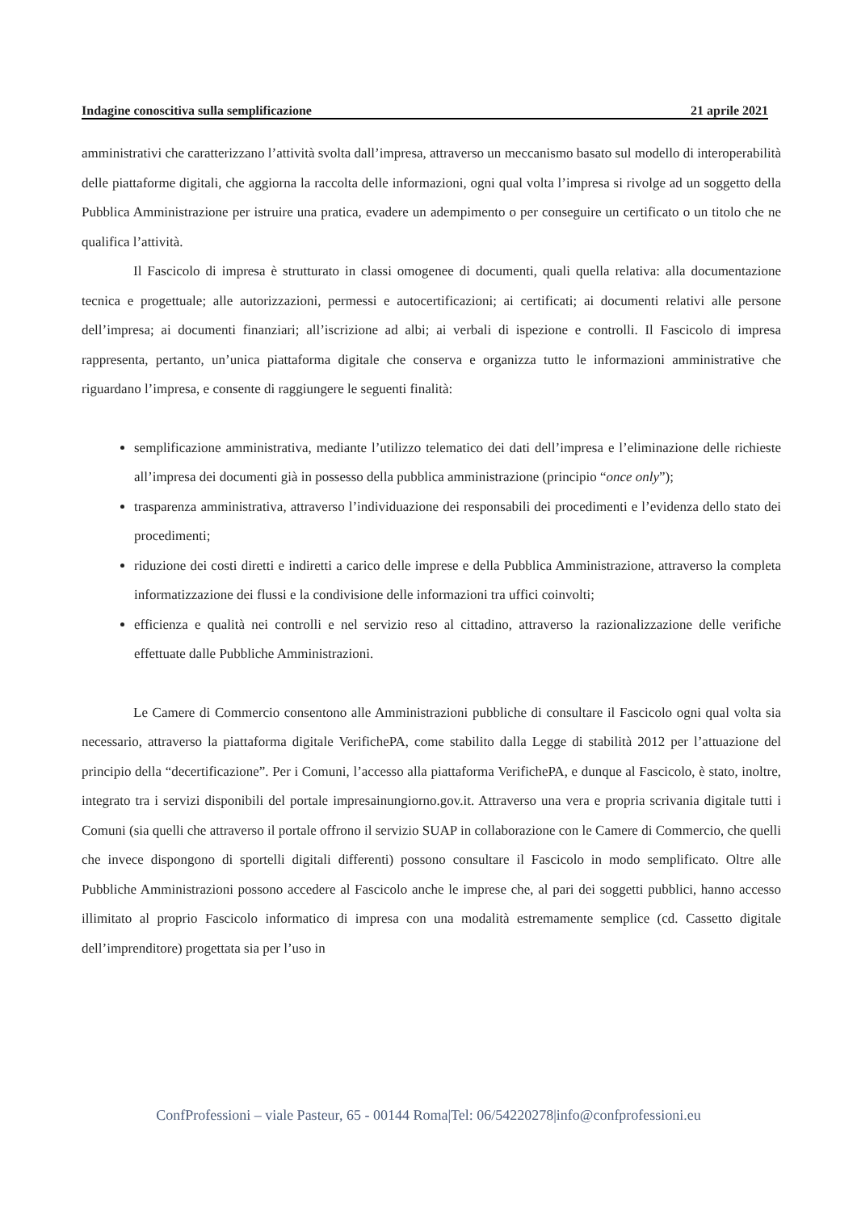Indagine conoscitiva sulla semplificazione 21 aprile 2021
amministrativi che caratterizzano l’attività svolta dall’impresa, attraverso un meccanismo basato sul modello di interoperabilità delle piattaforme digitali, che aggiorna la raccolta delle informazioni, ogni qual volta l’impresa si rivolge ad un soggetto della Pubblica Amministrazione per istruire una pratica, evadere un adempimento o per conseguire un certificato o un titolo che ne qualifica l’attività.
Il Fascicolo di impresa è strutturato in classi omogenee di documenti, quali quella relativa: alla documentazione tecnica e progettuale; alle autorizzazioni, permessi e autocertificazioni; ai certificati; ai documenti relativi alle persone dell’impresa; ai documenti finanziari; all’iscrizione ad albi; ai verbali di ispezione e controlli. Il Fascicolo di impresa rappresenta, pertanto, un’unica piattaforma digitale che conserva e organizza tutto le informazioni amministrative che riguardano l’impresa, e consente di raggiungere le seguenti finalità:
semplificazione amministrativa, mediante l’utilizzo telematico dei dati dell’impresa e l’eliminazione delle richieste all’impresa dei documenti già in possesso della pubblica amministrazione (principio “once only”);
trasparenza amministrativa, attraverso l’individuazione dei responsabili dei procedimenti e l’evidenza dello stato dei procedimenti;
riduzione dei costi diretti e indiretti a carico delle imprese e della Pubblica Amministrazione, attraverso la completa informatizzazione dei flussi e la condivisione delle informazioni tra uffici coinvolti;
efficienza e qualità nei controlli e nel servizio reso al cittadino, attraverso la razionalizzazione delle verifiche effettuate dalle Pubbliche Amministrazioni.
Le Camere di Commercio consentono alle Amministrazioni pubbliche di consultare il Fascicolo ogni qual volta sia necessario, attraverso la piattaforma digitale VerifichePA, come stabilito dalla Legge di stabilità 2012 per l’attuazione del principio della “decertificazione”. Per i Comuni, l’accesso alla piattaforma VerifichePA, e dunque al Fascicolo, è stato, inoltre, integrato tra i servizi disponibili del portale impresainungiorno.gov.it. Attraverso una vera e propria scrivania digitale tutti i Comuni (sia quelli che attraverso il portale offrono il servizio SUAP in collaborazione con le Camere di Commercio, che quelli che invece dispongono di sportelli digitali differenti) possono consultare il Fascicolo in modo semplificato. Oltre alle Pubbliche Amministrazioni possono accedere al Fascicolo anche le imprese che, al pari dei soggetti pubblici, hanno accesso illimitato al proprio Fascicolo informatico di impresa con una modalità estremamente semplice (cd. Cassetto digitale dell’imprenditore) progettata sia per l’uso in
ConfProfessioni – viale Pasteur, 65 - 00144 Roma|Tel: 06/54220278|info@confprofessioni.eu